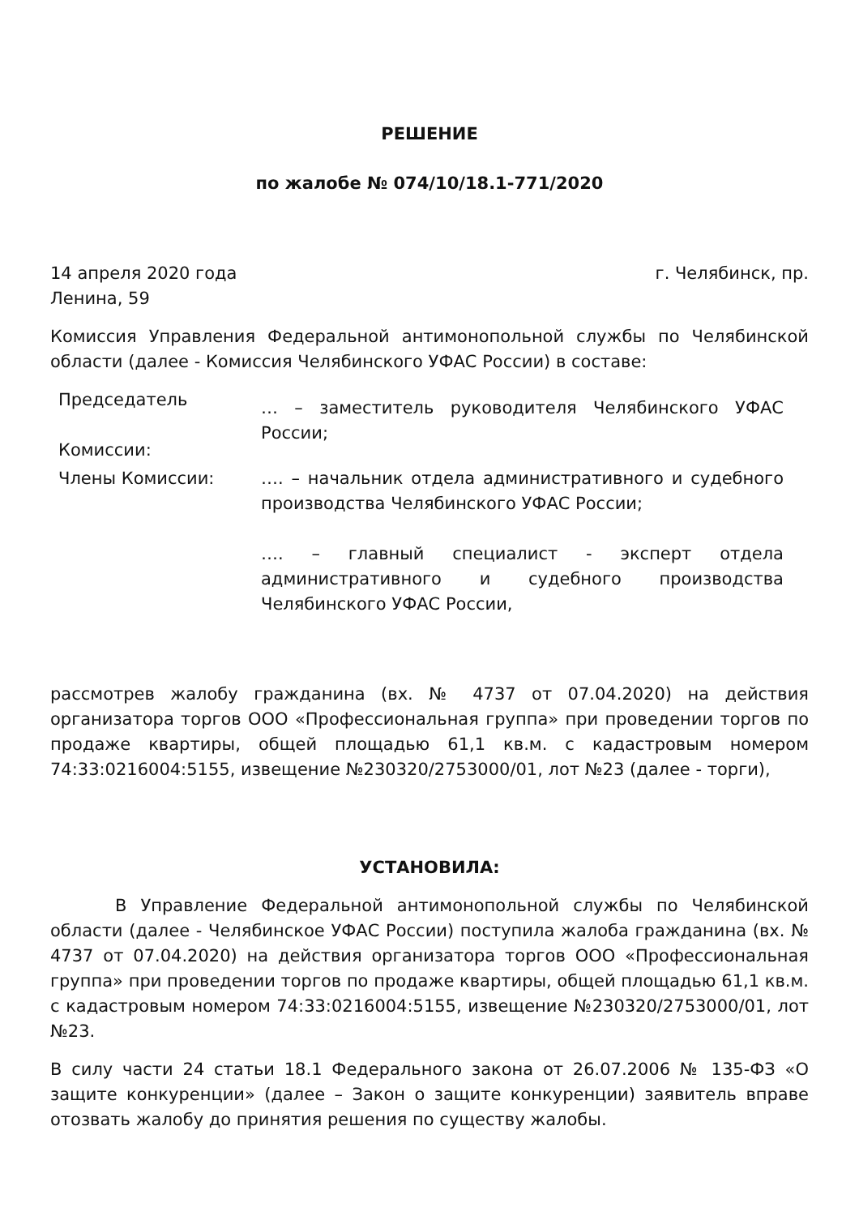РЕШЕНИЕ
по жалобе № 074/10/18.1-771/2020
14 апреля 2020 года г. Челябинск, пр.
Ленина, 59
Комиссия Управления Федеральной антимонопольной службы по Челябинской области (далее - Комиссия Челябинского УФАС России) в составе:
Председатель
Комиссии:
… – заместитель руководителя Челябинского УФАС России;
Члены Комиссии: …. – начальник отдела административного и судебного производства Челябинского УФАС России;
…. – главный специалист - эксперт отдела административного и судебного производства Челябинского УФАС России,
рассмотрев жалобу гражданина (вх. № 4737 от 07.04.2020) на действия организатора торгов ООО «Профессиональная группа» при проведении торгов по продаже квартиры, общей площадью 61,1 кв.м. с кадастровым номером 74:33:0216004:5155, извещение №230320/2753000/01, лот №23 (далее - торги),
УСТАНОВИЛА:
В Управление Федеральной антимонопольной службы по Челябинской области (далее - Челябинское УФАС России) поступила жалоба гражданина (вх. № 4737 от 07.04.2020) на действия организатора торгов ООО «Профессиональная группа» при проведении торгов по продаже квартиры, общей площадью 61,1 кв.м. с кадастровым номером 74:33:0216004:5155, извещение №230320/2753000/01, лот №23.
В силу части 24 статьи 18.1 Федерального закона от 26.07.2006 № 135-ФЗ «О защите конкуренции» (далее – Закон о защите конкуренции) заявитель вправе отозвать жалобу до принятия решения по существу жалобы.